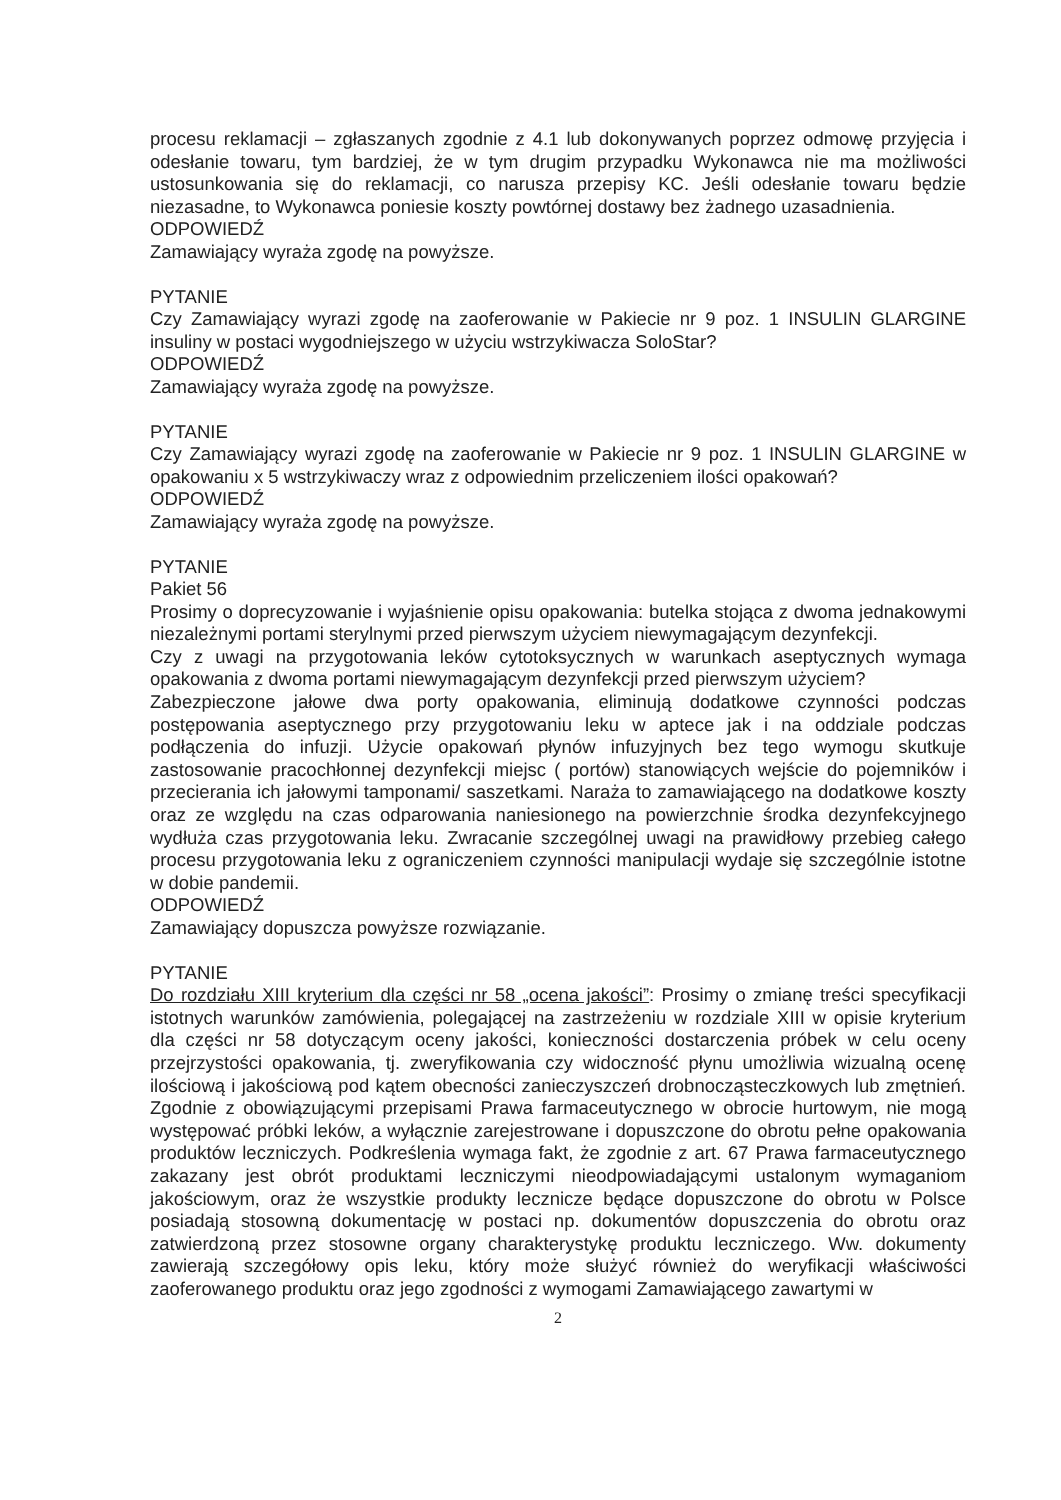procesu reklamacji – zgłaszanych zgodnie z 4.1 lub dokonywanych poprzez odmowę przyjęcia i odesłanie towaru, tym bardziej, że w tym drugim przypadku Wykonawca nie ma możliwości ustosunkowania się do reklamacji, co narusza przepisy KC. Jeśli odesłanie towaru będzie niezasadne, to Wykonawca poniesie koszty powtórnej dostawy bez żadnego uzasadnienia.
ODPOWIEDŹ
Zamawiający wyraża zgodę na powyższe.
PYTANIE
Czy Zamawiający wyrazi zgodę na zaoferowanie w Pakiecie nr 9 poz. 1 INSULIN GLARGINE insuliny w postaci wygodniejszego w użyciu wstrzykiwacza SoloStar?
ODPOWIEDŹ
Zamawiający wyraża zgodę na powyższe.
PYTANIE
Czy Zamawiający wyrazi zgodę na zaoferowanie w Pakiecie nr 9 poz. 1 INSULIN GLARGINE w opakowaniu x 5 wstrzykiwaczy wraz z odpowiednim przeliczeniem ilości opakowań?
ODPOWIEDŹ
Zamawiający wyraża zgodę na powyższe.
PYTANIE
Pakiet 56
Prosimy o doprecyzowanie i wyjaśnienie opisu opakowania: butelka stojąca z dwoma jednakowymi niezależnymi portami sterylnymi przed pierwszym użyciem niewymagającym dezynfekcji.
Czy z uwagi na przygotowania leków cytotoksycznych w warunkach aseptycznych wymaga opakowania z dwoma portami niewymagającym dezynfekcji przed pierwszym użyciem?
Zabezpieczone jałowe dwa porty opakowania, eliminują dodatkowe czynności podczas postępowania aseptycznego przy przygotowaniu leku w aptece jak i na oddziale podczas podłączenia do infuzji. Użycie opakowań płynów infuzyjnych bez tego wymogu skutkuje zastosowanie pracochłonnej dezynfekcji miejsc ( portów) stanowiących wejście do pojemników i przecierania ich jałowymi tamponami/ saszetkami. Naraża to zamawiającego na dodatkowe koszty oraz ze względu na czas odparowania naniesionego na powierzchnie środka dezynfekcyjnego wydłuża czas przygotowania leku. Zwracanie szczególnej uwagi na prawidłowy przebieg całego procesu przygotowania leku z ograniczeniem czynności manipulacji wydaje się szczególnie istotne w dobie pandemii.
ODPOWIEDŹ
Zamawiający dopuszcza powyższe rozwiązanie.
PYTANIE
Do rozdziału XIII kryterium dla części nr 58 „ocena jakości”: Prosimy o zmianę treści specyfikacji istotnych warunków zamówienia, polegającej na zastrzeżeniu w rozdziale XIII w opisie kryterium dla części nr 58 dotyczącym oceny jakości, konieczności dostarczenia próbek w celu oceny przejrzystości opakowania, tj. zweryfikowania czy widoczność płynu umożliwia wizualną ocenę ilościową i jakościową pod kątem obecności zanieczyszczeń drobnocząsteczkowych lub zmętnień. Zgodnie z obowiązującymi przepisami Prawa farmaceutycznego w obrocie hurtowym, nie mogą występować próbki leków, a wyłącznie zarejestrowane i dopuszczone do obrotu pełne opakowania produktów leczniczych. Podkreślenia wymaga fakt, że zgodnie z art. 67 Prawa farmaceutycznego zakazany jest obrót produktami leczniczymi nieodpowiadającymi ustalonym wymaganiom jakościowym, oraz że wszystkie produkty lecznicze będące dopuszczone do obrotu w Polsce posiadają stosowną dokumentację w postaci np. dokumentów dopuszczenia do obrotu oraz zatwierdzoną przez stosowne organy charakterystykę produktu leczniczego. Ww. dokumenty zawierają szczegółowy opis leku, który może służyć również do weryfikacji właściwości zaoferowanego produktu oraz jego zgodności z wymogami Zamawiającego zawartymi w
2